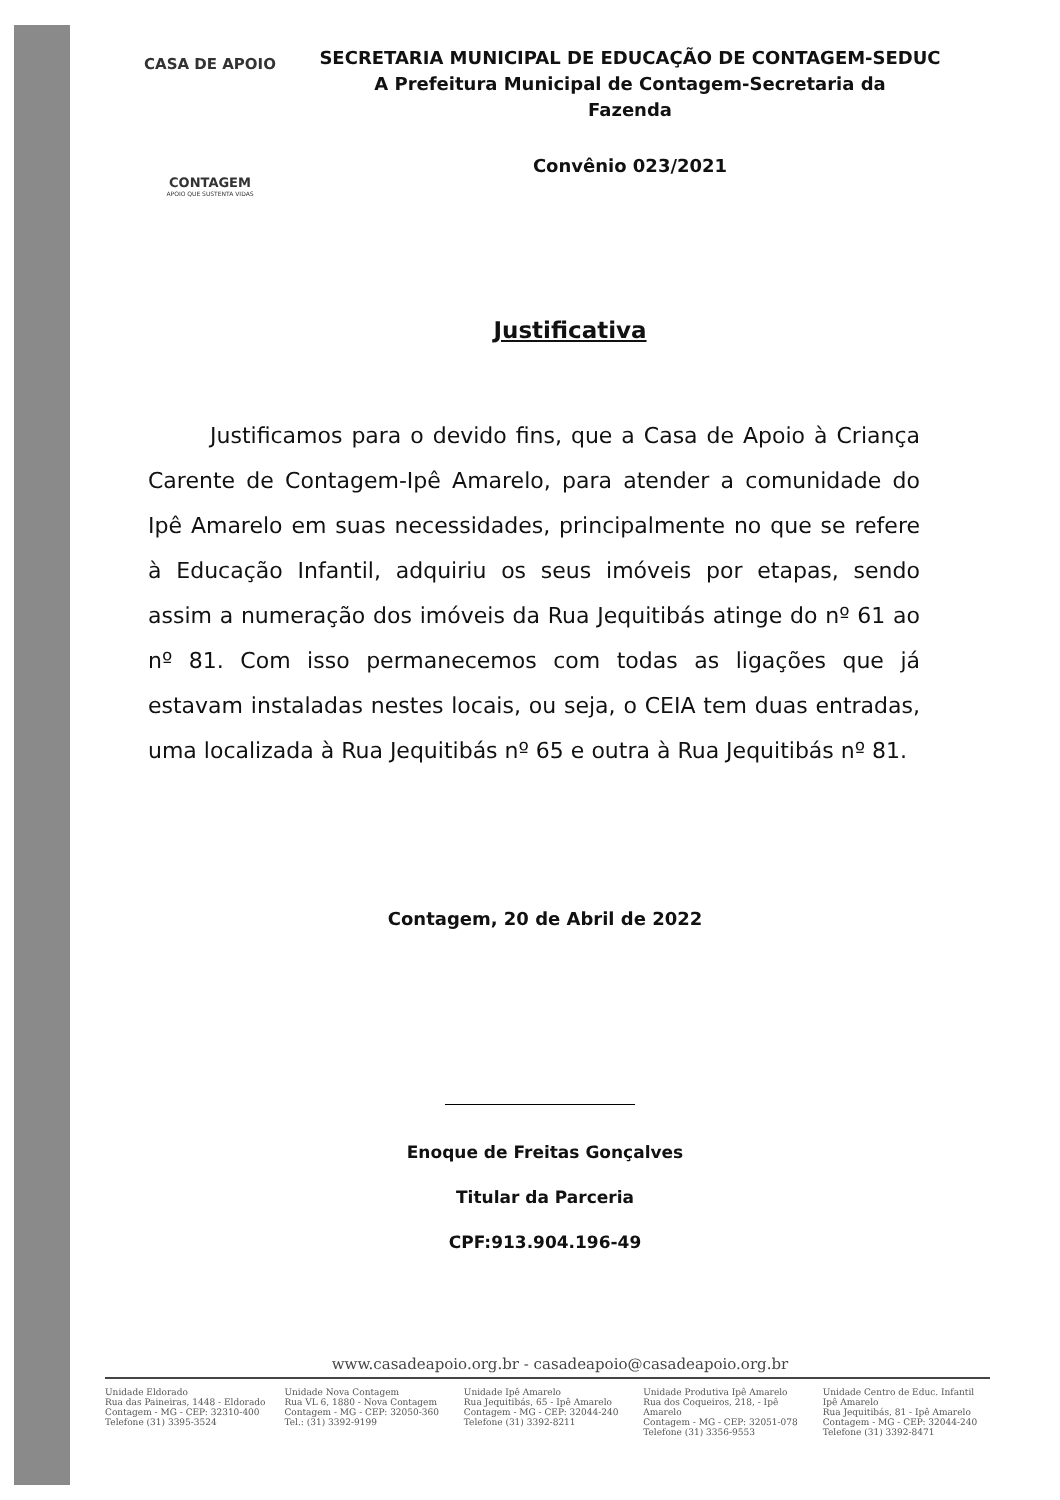CASA DE APOIO
CONTAGEM
APOIO QUE SUSTENTA VIDAS
SECRETARIA MUNICIPAL DE EDUCAÇÃO DE CONTAGEM-SEDUC
A Prefeitura Municipal de Contagem-Secretaria da
Fazenda
Convênio 023/2021
Justificativa
Justificamos para o devido fins, que a Casa de Apoio à Criança Carente de Contagem-Ipê Amarelo, para atender a comunidade do Ipê Amarelo em suas necessidades, principalmente no que se refere à Educação Infantil, adquiriu os seus imóveis por etapas, sendo assim a numeração dos imóveis da Rua Jequitibás atinge do nº 61 ao nº 81. Com isso permanecemos com todas as ligações que já estavam instaladas nestes locais, ou seja, o CEIA tem duas entradas, uma localizada à Rua Jequitibás nº 65 e outra à Rua Jequitibás nº 81.
Contagem, 20 de Abril de 2022
Enoque de Freitas Gonçalves
Titular da Parceria
CPF:913.904.196-49
www.casadeapoio.org.br - casadeapoio@casadeapoio.org.br
Unidade Eldorado
Rua das Paineiras, 1448 - Eldorado
Contagem - MG - CEP: 32310-400
Telefone (31) 3395-3524
Unidade Nova Contagem
Rua VL 6, 1880 - Nova Contagem
Contagem - MG - CEP: 32050-360
Tel.: (31) 3392-9199
Unidade Ipê Amarelo
Rua Jequitibás, 65 - Ipê Amarelo
Contagem - MG - CEP: 32044-240
Telefone (31) 3392-8211
Unidade Produtiva Ipê Amarelo
Rua dos Coqueiros, 218, - Ipê Amarelo
Contagem - MG - CEP: 32051-078
Telefone (31) 3356-9553
Unidade Centro de Educ. Infantil Ipê Amarelo
Rua Jequitibás, 81 - Ipê Amarelo
Contagem - MG - CEP: 32044-240
Telefone (31) 3392-8471